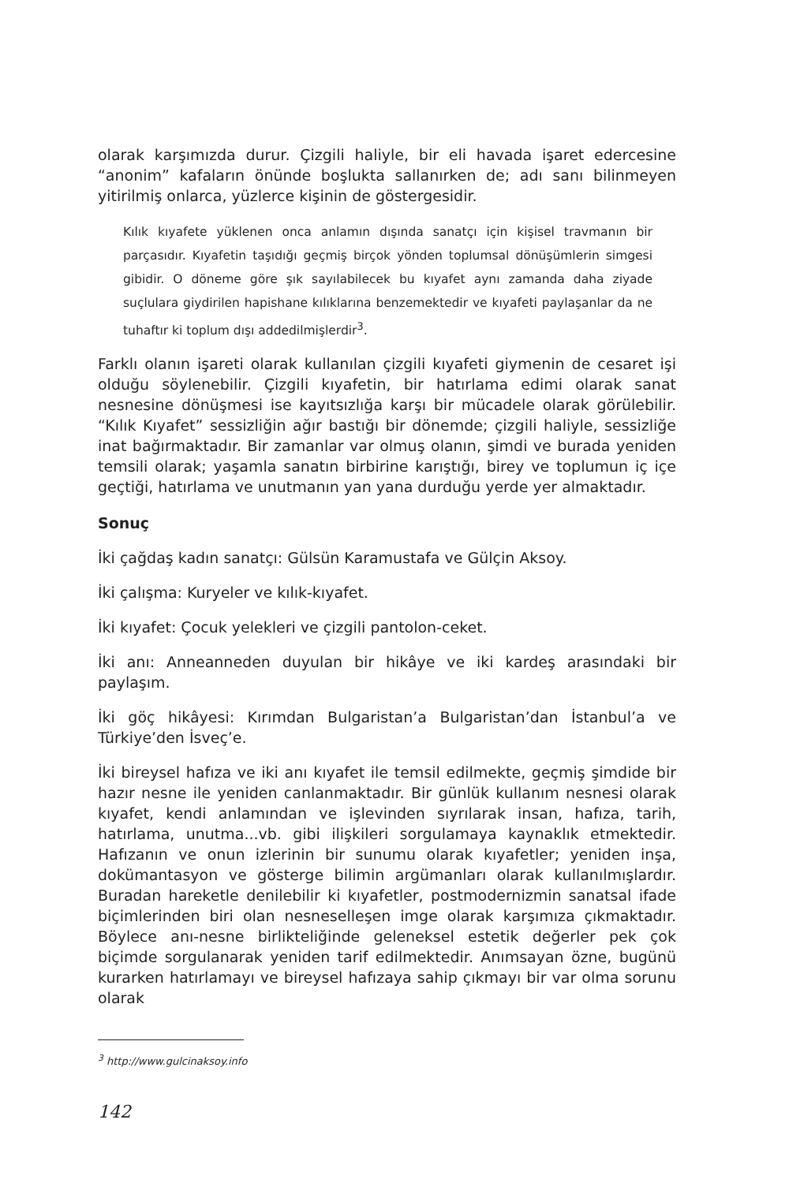olarak karşımızda durur. Çizgili haliyle, bir eli havada işaret edercesine “anonim” kafaların önünde boşlukta sallanırken de; adı sanı bilinmeyen yitirilmiş onlarca, yüzlerce kişinin de göstergesidir.
Kılık kıyafete yüklenen onca anlamın dışında sanatçı için kişisel travmanın bir parçasıdır. Kıyafetin taşıdığı geçmiş birçok yönden toplumsal dönüşümlerin simgesi gibidir. O döneme göre şık sayılabilecek bu kıyafet aynı zamanda daha ziyade suçlulara giydirilen hapishane kılıklarına benzemektedir ve kıyafeti paylaşanlar da ne tuhaftır ki toplum dışı addedilmişlerdir<sup>3</sup>.
Farklı olanın işareti olarak kullanılan çizgili kıyafeti giymenin de cesaret işi olduğu söylenebilir. Çizgili kıyafetin, bir hatırlama edimi olarak sanat nesnesine dönüşmesi ise kayıtsızlığa karşı bir mücadele olarak görülebilir. “Kılık Kıyafet” sessizliğin ağır bastığı bir dönemde; çizgili haliyle, sessizliğe inat bağırmaktadır. Bir zamanlar var olmuş olanın, şimdi ve burada yeniden temsili olarak; yaşamla sanatın birbirine karıştığı, birey ve toplumun iç içe geçtiği, hatırlama ve unutmanın yan yana durduğu yerde yer almaktadır.
Sonuç
İki çağdaş kadın sanatçı: Gülsün Karamustafa ve Gülçin Aksoy.
İki çalışma: Kuryeler ve kılık-kıyafet.
İki kıyafet: Çocuk yelekleri ve çizgili pantolon-ceket.
İki anı: Anneanneden duyulan bir hikâye ve iki kardeş arasındaki bir paylaşım.
İki göç hikâyesi: Kırımdan Bulgaristan’a Bulgaristan’dan İstanbul’a ve Türkiye’den İsveç’e.
İki bireysel hafıza ve iki anı kıyafet ile temsil edilmekte, geçmiş şimdide bir hazır nesne ile yeniden canlanmaktadır. Bir günlük kullanım nesnesi olarak kıyafet, kendi anlamından ve işlevinden sıyrılarak insan, hafıza, tarih, hatırlama, unutma...vb. gibi ilişkileri sorgulamaya kaynaklık etmektedir. Hafızanın ve onun izlerinin bir sunumu olarak kıyafetler; yeniden inşa, dokümantasyon ve gösterge bilimin argümanları olarak kullanılmışlardır. Buradan hareketle denilebilir ki kıyafetler, postmodernizmin sanatsal ifade biçimlerinden biri olan nesneselleşen imge olarak karşımıza çıkmaktadır. Böylece anı-nesne birlikteliğinde geleneksel estetik değerler pek çok biçimde sorgulanarak yeniden tarif edilmektedir. Anımsayan özne, bugünü kurarken hatırlamayı ve bireysel hafızaya sahip çıkmayı bir var olma sorunu olarak
<sup>3</sup> http://www.gulcinaksoy.info
142